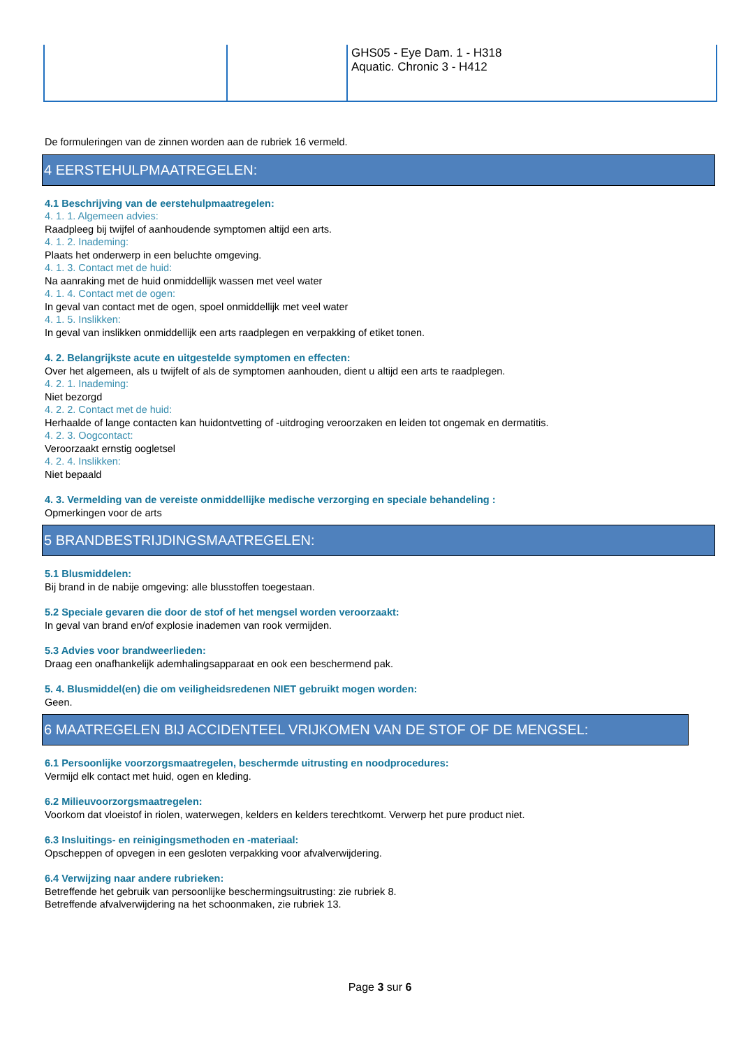| | | GHS05 - Eye Dam. 1 - H318 Aquatic. Chronic 3 - H412 |
De formuleringen van de zinnen worden aan de rubriek 16 vermeld.
4 EERSTEHULPMAATREGELEN:
4.1 Beschrijving van de eerstehulpmaatregelen:
4. 1. 1. Algemeen advies:
Raadpleeg bij twijfel of aanhoudende symptomen altijd een arts.
4. 1. 2. Inademing:
Plaats het onderwerp in een beluchte omgeving.
4. 1. 3. Contact met de huid:
Na aanraking met de huid onmiddellijk wassen met veel water
4. 1. 4. Contact met de ogen:
In geval van contact met de ogen, spoel onmiddellijk met veel water
4. 1. 5. Inslikken:
In geval van inslikken onmiddellijk een arts raadplegen en verpakking of etiket tonen.
4. 2. Belangrijkste acute en uitgestelde symptomen en effecten:
Over het algemeen, als u twijfelt of als de symptomen aanhouden, dient u altijd een arts te raadplegen.
4. 2. 1. Inademing:
Niet bezorgd
4. 2. 2. Contact met de huid:
Herhaalde of lange contacten kan huidontvetting of -uitdroging veroorzaken en leiden tot ongemak en dermatitis.
4. 2. 3. Oogcontact:
Veroorzaakt ernstig oogletsel
4. 2. 4. Inslikken:
Niet bepaald
4. 3. Vermelding van de vereiste onmiddellijke medische verzorging en speciale behandeling :
Opmerkingen voor de arts
5 BRANDBESTRIJDINGSMAATREGELEN:
5.1 Blusmiddelen:
Bij brand in de nabije omgeving: alle blusstoffen toegestaan.
5.2 Speciale gevaren die door de stof of het mengsel worden veroorzaakt:
In geval van brand en/of explosie inademen van rook vermijden.
5.3 Advies voor brandweerlieden:
Draag een onafhankelijk ademhalingsapparaat en ook een beschermend pak.
5. 4. Blusmiddel(en) die om veiligheidsredenen NIET gebruikt mogen worden:
Geen.
6 MAATREGELEN BIJ ACCIDENTEEL VRIJKOMEN VAN DE STOF OF DE MENGSEL:
6.1 Persoonlijke voorzorgsmaatregelen, beschermde uitrusting en noodprocedures:
Vermijd elk contact met huid, ogen en kleding.
6.2 Milieuvoorzorgsmaatregelen:
Voorkom dat vloeistof in riolen, waterwegen, kelders en kelders terechtkomt. Verwerp het pure product niet.
6.3 Insluitings- en reinigingsmethoden en -materiaal:
Opscheppen of opvegen in een gesloten verpakking voor afvalverwijdering.
6.4 Verwijzing naar andere rubrieken:
Betreffende het gebruik van persoonlijke beschermingsuitrusting: zie rubriek 8.
Betreffende afvalverwijdering na het schoonmaken, zie rubriek 13.
Page 3 sur 6